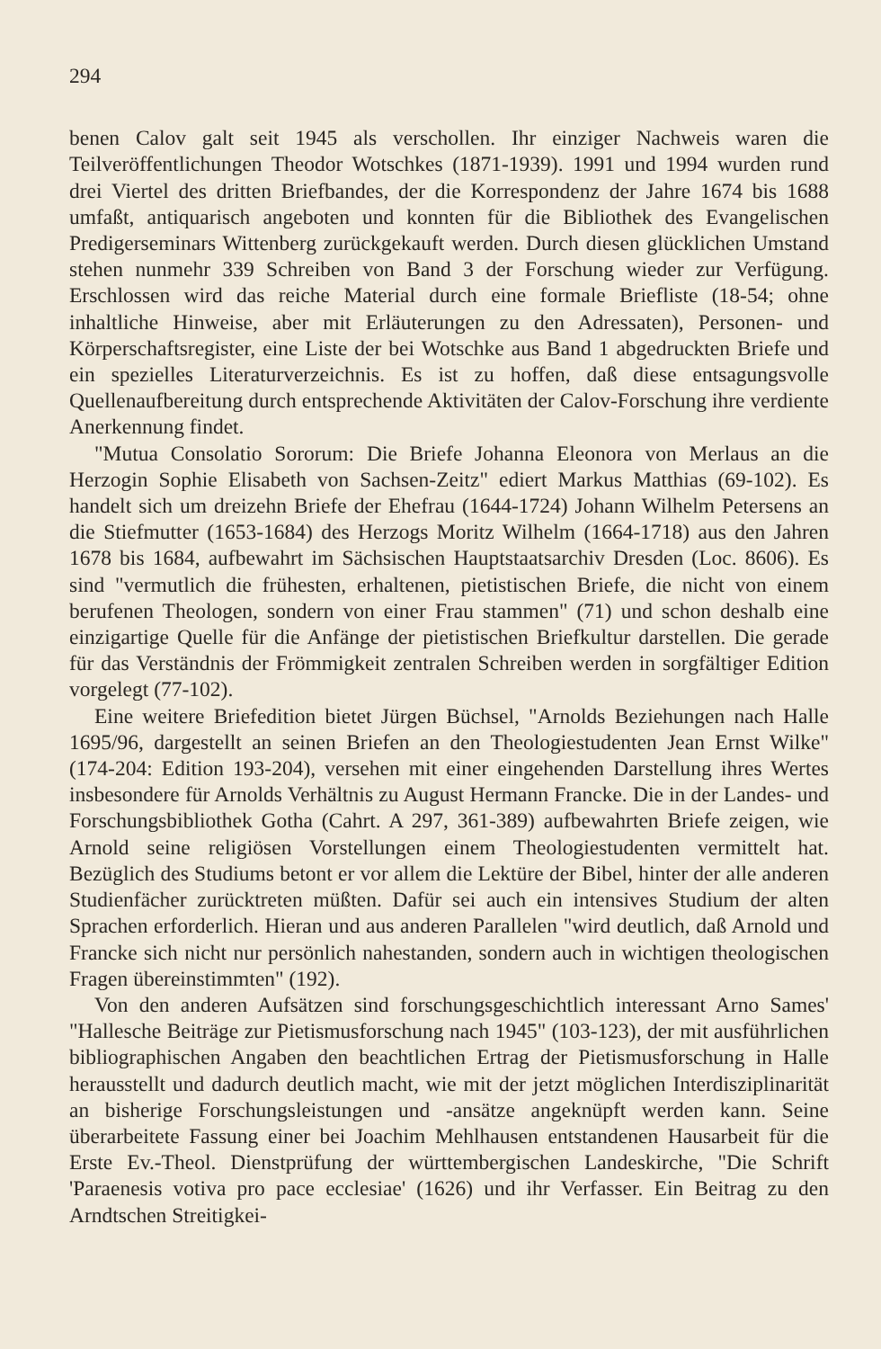294
benen Calov galt seit 1945 als verschollen. Ihr einziger Nachweis waren die Teilveröffentlichungen Theodor Wotschkes (1871-1939). 1991 und 1994 wurden rund drei Viertel des dritten Briefbandes, der die Korrespondenz der Jahre 1674 bis 1688 umfaßt, antiquarisch angeboten und konnten für die Bibliothek des Evangelischen Predigerseminars Wittenberg zurückgekauft werden. Durch diesen glücklichen Umstand stehen nunmehr 339 Schreiben von Band 3 der Forschung wieder zur Verfügung. Erschlossen wird das reiche Material durch eine formale Briefliste (18-54; ohne inhaltliche Hinweise, aber mit Erläuterungen zu den Adressaten), Personen- und Körperschaftsregister, eine Liste der bei Wotschke aus Band 1 abgedruckten Briefe und ein spezielles Literaturverzeichnis. Es ist zu hoffen, daß diese entsagungsvolle Quellenaufbereitung durch entsprechende Aktivitäten der Calov-Forschung ihre verdiente Anerkennung findet.
"Mutua Consolatio Sororum: Die Briefe Johanna Eleonora von Merlaus an die Herzogin Sophie Elisabeth von Sachsen-Zeitz" ediert Markus Matthias (69-102). Es handelt sich um dreizehn Briefe der Ehefrau (1644-1724) Johann Wilhelm Petersens an die Stiefmutter (1653-1684) des Herzogs Moritz Wilhelm (1664-1718) aus den Jahren 1678 bis 1684, aufbewahrt im Sächsischen Hauptstaatsarchiv Dresden (Loc. 8606). Es sind "vermutlich die frühesten, erhaltenen, pietistischen Briefe, die nicht von einem berufenen Theologen, sondern von einer Frau stammen" (71) und schon deshalb eine einzigartige Quelle für die Anfänge der pietistischen Briefkultur darstellen. Die gerade für das Verständnis der Frömmigkeit zentralen Schreiben werden in sorgfältiger Edition vorgelegt (77-102).
Eine weitere Briefedition bietet Jürgen Büchsel, "Arnolds Beziehungen nach Halle 1695/96, dargestellt an seinen Briefen an den Theologiestudenten Jean Ernst Wilke" (174-204: Edition 193-204), versehen mit einer eingehenden Darstellung ihres Wertes insbesondere für Arnolds Verhältnis zu August Hermann Francke. Die in der Landes- und Forschungsbibliothek Gotha (Cahrt. A 297, 361-389) aufbewahrten Briefe zeigen, wie Arnold seine religiösen Vorstellungen einem Theologiestudenten vermittelt hat. Bezüglich des Studiums betont er vor allem die Lektüre der Bibel, hinter der alle anderen Studienfächer zurücktreten müßten. Dafür sei auch ein intensives Studium der alten Sprachen erforderlich. Hieran und aus anderen Parallelen "wird deutlich, daß Arnold und Francke sich nicht nur persönlich nahestanden, sondern auch in wichtigen theologischen Fragen übereinstimmten" (192).
Von den anderen Aufsätzen sind forschungsgeschichtlich interessant Arno Sames' "Hallesche Beiträge zur Pietismusforschung nach 1945" (103-123), der mit ausführlichen bibliographischen Angaben den beachtlichen Ertrag der Pietismusforschung in Halle herausstellt und dadurch deutlich macht, wie mit der jetzt möglichen Interdisziplinarität an bisherige Forschungsleistungen und -ansätze angeknüpft werden kann. Seine überarbeitete Fassung einer bei Joachim Mehlhausen entstandenen Hausarbeit für die Erste Ev.-Theol. Dienstprüfung der württembergischen Landeskirche, "Die Schrift 'Paraenesis votiva pro pace ecclesiae' (1626) und ihr Verfasser. Ein Beitrag zu den Arndtschen Streitigkei-